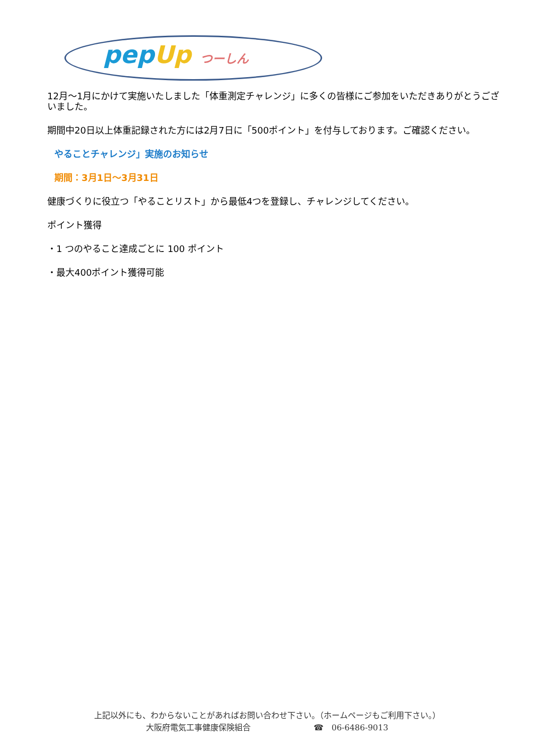pep Up つーしん
12月～1月にかけて実施いたしました「体重測定チャレンジ」に多くの皆様にご参加をいただきありがとうございました。
期間中20日以上体重記録された方には2月7日に「500ポイント」を付与しております。ご確認ください。
やることチャレンジ」実施のお知らせ
期間：3月1日～3月31日
健康づくりに役立つ「やることリスト」から最低4つを登録し、チャレンジしてください。
ポイント獲得
・1 つのやること達成ごとに 100 ポイント
・最大400ポイント獲得可能
上記以外にも、わからないことがあればお問い合わせ下さい。（ホームページもご利用下さい。）
大阪府電気工事健康保険組合 ☎　06-6486-9013